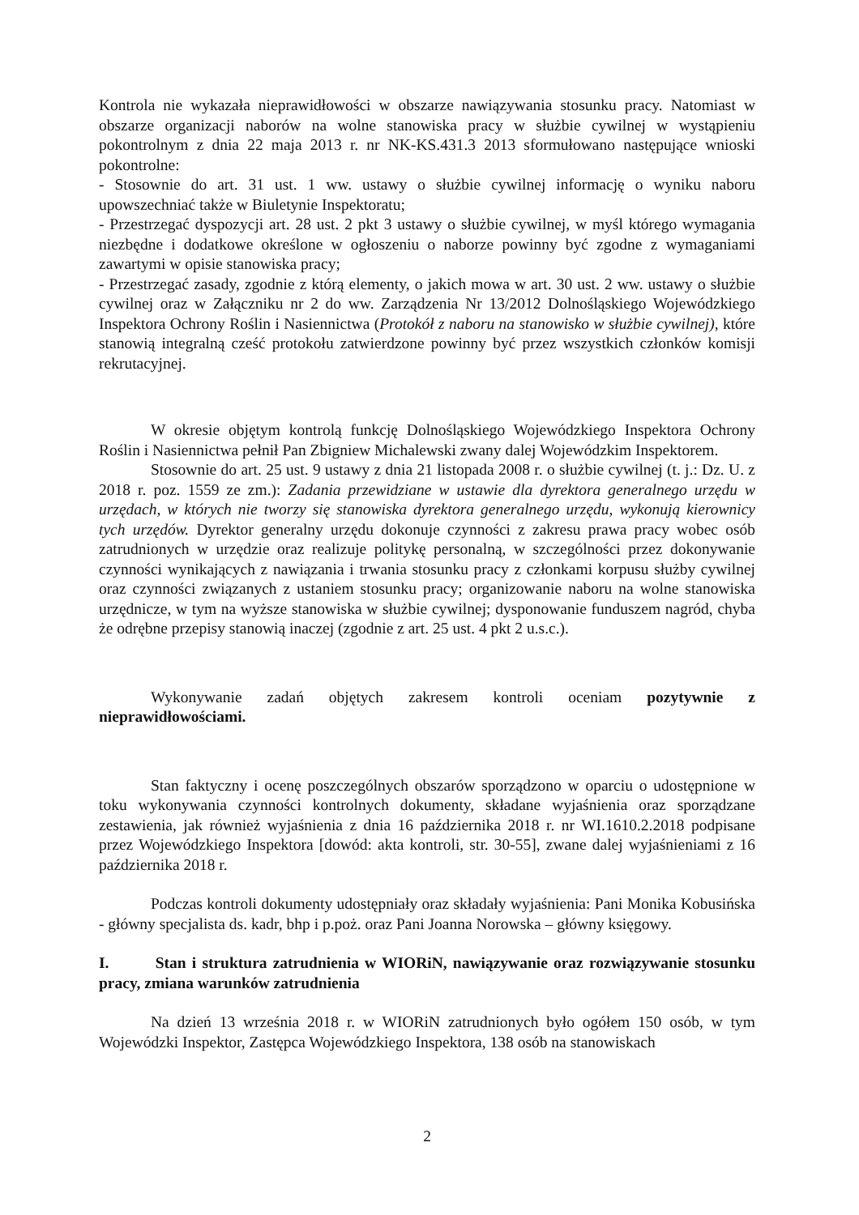Kontrola nie wykazała nieprawidłowości w obszarze nawiązywania stosunku pracy. Natomiast w obszarze organizacji naborów na wolne stanowiska pracy w służbie cywilnej w wystąpieniu pokontrolnym z dnia 22 maja 2013 r. nr NK-KS.431.3 2013 sformułowano następujące wnioski pokontrolne:
- Stosownie do art. 31 ust. 1 ww. ustawy o służbie cywilnej informację o wyniku naboru upowszechniać także w Biuletynie Inspektoratu;
- Przestrzegać dyspozycji art. 28 ust. 2 pkt 3 ustawy o służbie cywilnej, w myśl którego wymagania niezbędne i dodatkowe określone w ogłoszeniu o naborze powinny być zgodne z wymaganiami zawartymi w opisie stanowiska pracy;
- Przestrzegać zasady, zgodnie z którą elementy, o jakich mowa w art. 30 ust. 2 ww. ustawy o służbie cywilnej oraz w Załączniku nr 2 do ww. Zarządzenia Nr 13/2012 Dolnośląskiego Wojewódzkiego Inspektora Ochrony Roślin i Nasiennictwa (Protokół z naboru na stanowisko w służbie cywilnej), które stanowią integralną cześć protokołu zatwierdzone powinny być przez wszystkich członków komisji rekrutacyjnej.
W okresie objętym kontrolą funkcję Dolnośląskiego Wojewódzkiego Inspektora Ochrony Roślin i Nasiennictwa pełnił Pan Zbigniew Michalewski zwany dalej Wojewódzkim Inspektorem.
Stosownie do art. 25 ust. 9 ustawy z dnia 21 listopada 2008 r. o służbie cywilnej (t. j.: Dz. U. z 2018 r. poz. 1559 ze zm.): Zadania przewidziane w ustawie dla dyrektora generalnego urzędu w urzędach, w których nie tworzy się stanowiska dyrektora generalnego urzędu, wykonują kierownicy tych urzędów. Dyrektor generalny urzędu dokonuje czynności z zakresu prawa pracy wobec osób zatrudnionych w urzędzie oraz realizuje politykę personalną, w szczególności przez dokonywanie czynności wynikających z nawiązania i trwania stosunku pracy z członkami korpusu służby cywilnej oraz czynności związanych z ustaniem stosunku pracy; organizowanie naboru na wolne stanowiska urzędnicze, w tym na wyższe stanowiska w służbie cywilnej; dysponowanie funduszem nagród, chyba że odrębne przepisy stanowią inaczej (zgodnie z art. 25 ust. 4 pkt 2 u.s.c.).
Wykonywanie zadań objętych zakresem kontroli oceniam pozytywnie z nieprawidłowościami.
Stan faktyczny i ocenę poszczególnych obszarów sporządzono w oparciu o udostępnione w toku wykonywania czynności kontrolnych dokumenty, składane wyjaśnienia oraz sporządzane zestawienia, jak również wyjaśnienia z dnia 16 października 2018 r. nr WI.1610.2.2018 podpisane przez Wojewódzkiego Inspektora [dowód: akta kontroli, str. 30-55], zwane dalej wyjaśnieniami z 16 października 2018 r.
Podczas kontroli dokumenty udostępniały oraz składały wyjaśnienia: Pani Monika Kobusińska - główny specjalista ds. kadr, bhp i p.poż. oraz Pani Joanna Norowska – główny księgowy.
I. Stan i struktura zatrudnienia w WIORiN, nawiązywanie oraz rozwiązywanie stosunku pracy, zmiana warunków zatrudnienia
Na dzień 13 września 2018 r. w WIORiN zatrudnionych było ogółem 150 osób, w tym Wojewódzki Inspektor, Zastępca Wojewódzkiego Inspektora, 138 osób na stanowiskach
2